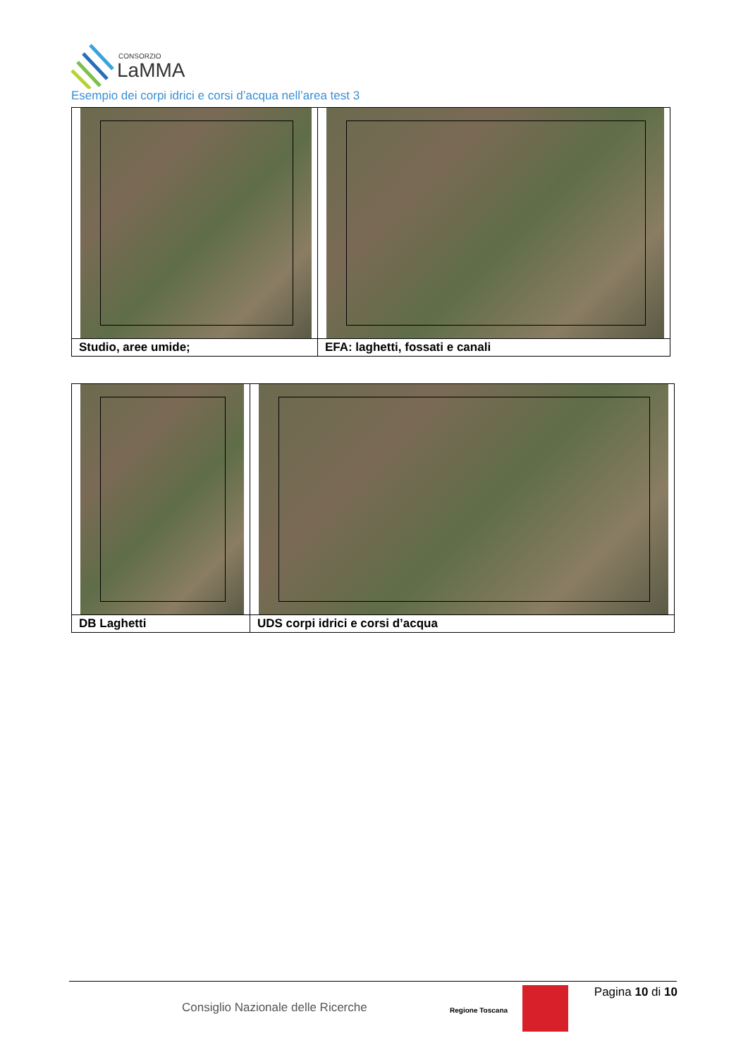CONSORZIO
LaMMA
Esempio dei corpi idrici e corsi d’acqua nell’area test 3
| Studio, aree umide; | EFA: laghetti, fossati e canali |
| DB Laghetti | UDS corpi idrici e corsi d’acqua |
Pagina 10 di 10
Consiglio Nazionale delle Ricerche
Regione Toscana